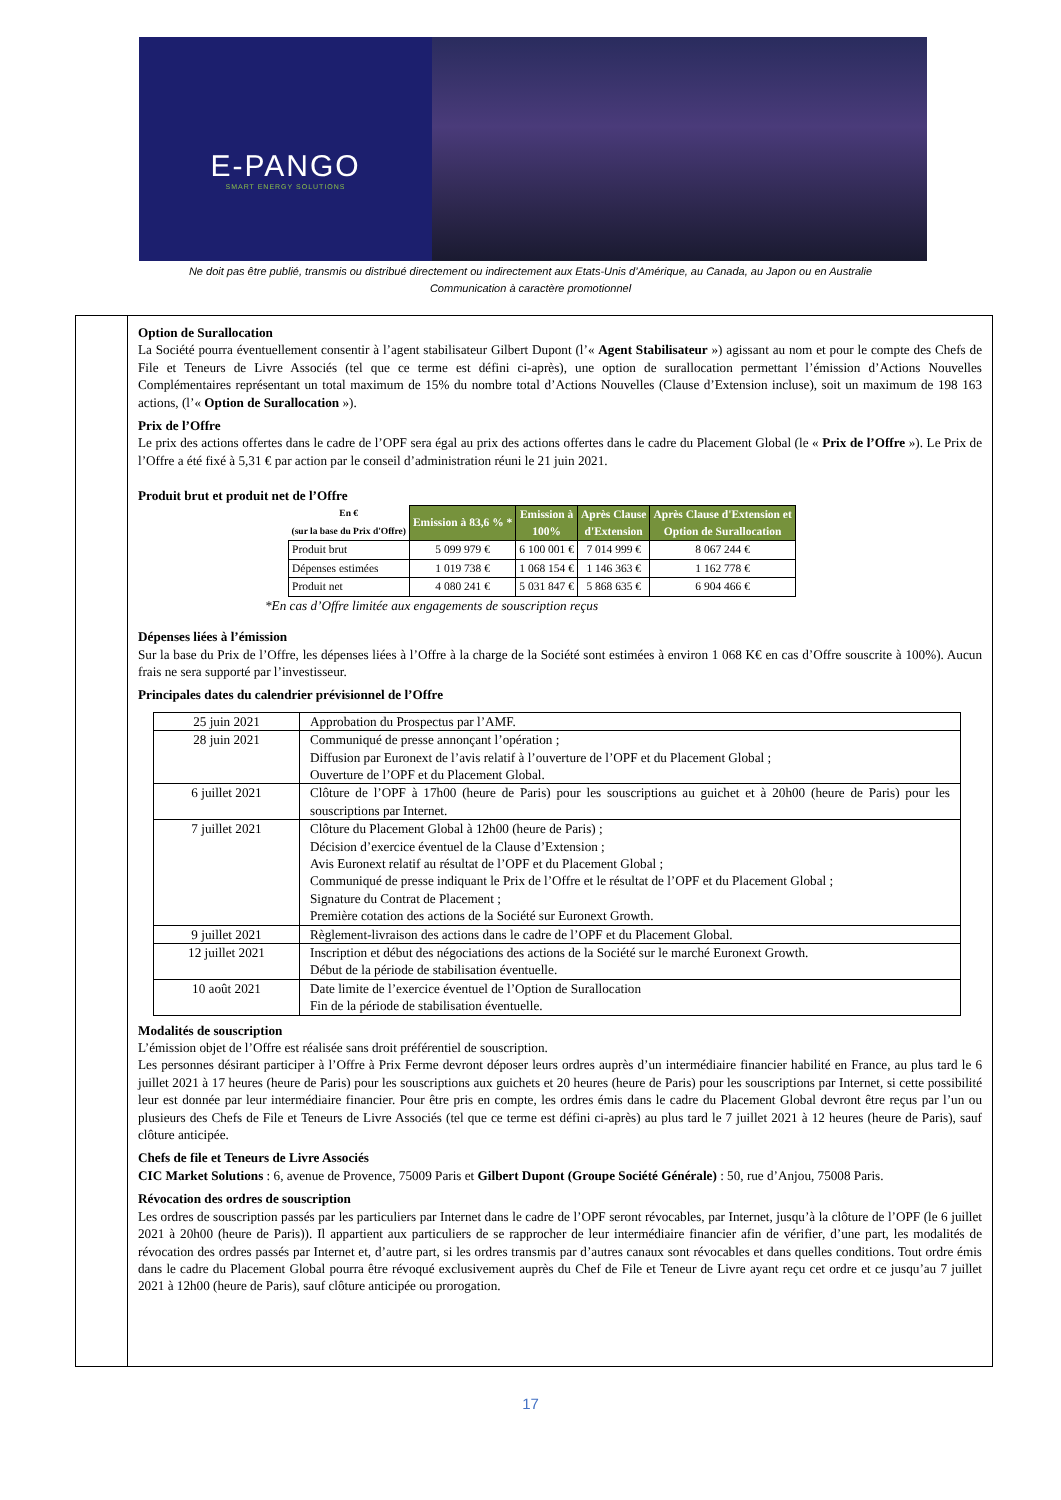E-PANGO
SMART ENERGY SOLUTIONS
Ne doit pas être publié, transmis ou distribué directement ou indirectement aux Etats-Unis d’Amérique, au Canada, au Japon ou en Australie
Communication à caractère promotionnel
Option de Surallocation
La Société pourra éventuellement consentir à l’agent stabilisateur Gilbert Dupont (l’« Agent Stabilisateur ») agissant au nom et pour le compte des Chefs de File et Teneurs de Livre Associés (tel que ce terme est défini ci-après), une option de surallocation permettant l’émission d’Actions Nouvelles Complémentaires représentant un total maximum de 15% du nombre total d’Actions Nouvelles (Clause d’Extension incluse), soit un maximum de 198 163 actions, (l’« Option de Surallocation »).
Prix de l’Offre
Le prix des actions offertes dans le cadre de l’OPF sera égal au prix des actions offertes dans le cadre du Placement Global (le « Prix de l’Offre »). Le Prix de l’Offre a été fixé à 5,31 € par action par le conseil d’administration réuni le 21 juin 2021.
Produit brut et produit net de l’Offre
| En € (sur la base du Prix d'Offre) | Emission à 83,6 % * | Emission à 100% | Après Clause d'Extension | Après Clause d'Extension et Option de Surallocation |
| --- | --- | --- | --- | --- |
| Produit brut | 5 099 979 € | 6 100 001 € | 7 014 999 € | 8 067 244 € |
| Dépenses estimées | 1 019 738 € | 1 068 154 € | 1 146 363 € | 1 162 778 € |
| Produit net | 4 080 241 € | 5 031 847 € | 5 868 635 € | 6 904 466 € |
*En cas d’Offre limitée aux engagements de souscription reçus
Dépenses liées à l’émission
Sur la base du Prix de l’Offre, les dépenses liées à l’Offre à la charge de la Société sont estimées à environ 1 068 K€ en cas d’Offre souscrite à 100%). Aucun frais ne sera supporté par l’investisseur.
Principales dates du calendrier prévisionnel de l’Offre
| 25 juin 2021 | Approbation du Prospectus par l’AMF. |
| 28 juin 2021 | Communiqué de presse annonçant l’opération ; Diffusion par Euronext de l’avis relatif à l’ouverture de l’OPF et du Placement Global ; Ouverture de l’OPF et du Placement Global. |
| 6 juillet 2021 | Clôture de l’OPF à 17h00 (heure de Paris) pour les souscriptions au guichet et à 20h00 (heure de Paris) pour les souscriptions par Internet. |
| 7 juillet 2021 | Clôture du Placement Global à 12h00 (heure de Paris) ; Décision d’exercice éventuel de la Clause d’Extension ; Avis Euronext relatif au résultat de l’OPF et du Placement Global ; Communiqué de presse indiquant le Prix de l’Offre et le résultat de l’OPF et du Placement Global ; Signature du Contrat de Placement ; Première cotation des actions de la Société sur Euronext Growth. |
| 9 juillet 2021 | Règlement-livraison des actions dans le cadre de l’OPF et du Placement Global. |
| 12 juillet 2021 | Inscription et début des négociations des actions de la Société sur le marché Euronext Growth. Début de la période de stabilisation éventuelle. |
| 10 août 2021 | Date limite de l’exercice éventuel de l’Option de Surallocation Fin de la période de stabilisation éventuelle. |
Modalités de souscription
L’émission objet de l’Offre est réalisée sans droit préférentiel de souscription.
Les personnes désirant participer à l’Offre à Prix Ferme devront déposer leurs ordres auprès d’un intermédiaire financier habilité en France, au plus tard le 6 juillet 2021 à 17 heures (heure de Paris) pour les souscriptions aux guichets et 20 heures (heure de Paris) pour les souscriptions par Internet, si cette possibilité leur est donnée par leur intermédiaire financier. Pour être pris en compte, les ordres émis dans le cadre du Placement Global devront être reçus par l’un ou plusieurs des Chefs de File et Teneurs de Livre Associés (tel que ce terme est défini ci-après) au plus tard le 7 juillet 2021 à 12 heures (heure de Paris), sauf clôture anticipée.
Chefs de file et Teneurs de Livre Associés
CIC Market Solutions : 6, avenue de Provence, 75009 Paris et Gilbert Dupont (Groupe Société Générale) : 50, rue d’Anjou, 75008 Paris.
Révocation des ordres de souscription
Les ordres de souscription passés par les particuliers par Internet dans le cadre de l’OPF seront révocables, par Internet, jusqu’à la clôture de l’OPF (le 6 juillet 2021 à 20h00 (heure de Paris)). Il appartient aux particuliers de se rapprocher de leur intermédiaire financier afin de vérifier, d’une part, les modalités de révocation des ordres passés par Internet et, d’autre part, si les ordres transmis par d’autres canaux sont révocables et dans quelles conditions. Tout ordre émis dans le cadre du Placement Global pourra être révoqué exclusivement auprès du Chef de File et Teneur de Livre ayant reçu cet ordre et ce jusqu’au 7 juillet 2021 à 12h00 (heure de Paris), sauf clôture anticipée ou prorogation.
17